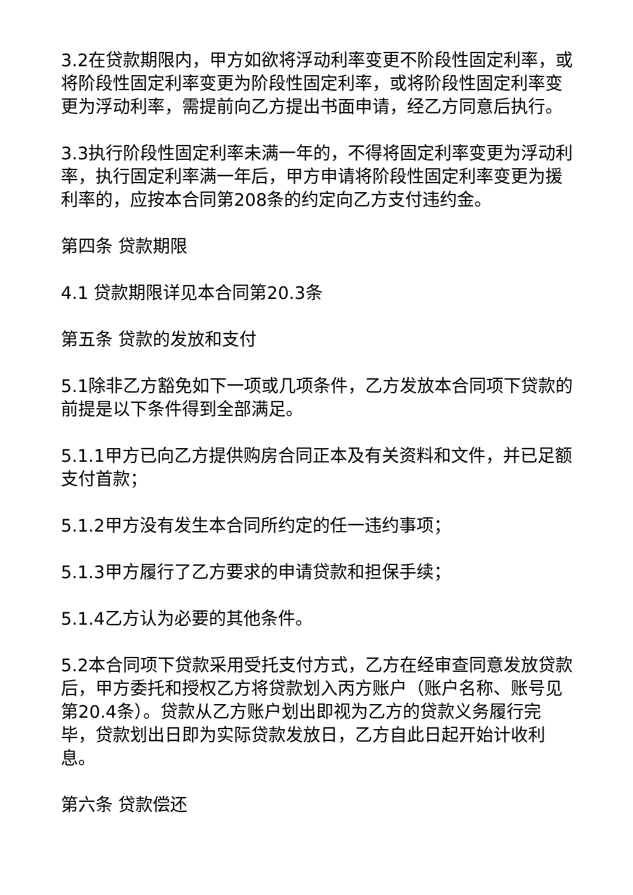3.2在贷款期限内，甲方如欲将浮动利率变更不阶段性固定利率，或将阶段性固定利率变更为阶段性固定利率，或将阶段性固定利率变更为浮动利率，需提前向乙方提出书面申请，经乙方同意后执行。
3.3执行阶段性固定利率未满一年的，不得将固定利率变更为浮动利率，执行固定利率满一年后，甲方申请将阶段性固定利率变更为援利率的，应按本合同第208条的约定向乙方支付违约金。
第四条 贷款期限
4.1 贷款期限详见本合同第20.3条
第五条 贷款的发放和支付
5.1除非乙方豁免如下一项或几项条件，乙方发放本合同项下贷款的前提是以下条件得到全部满足。
5.1.1甲方已向乙方提供购房合同正本及有关资料和文件，并已足额支付首款；
5.1.2甲方没有发生本合同所约定的任一违约事项；
5.1.3甲方履行了乙方要求的申请贷款和担保手续；
5.1.4乙方认为必要的其他条件。
5.2本合同项下贷款采用受托支付方式，乙方在经审查同意发放贷款后，甲方委托和授权乙方将贷款划入丙方账户（账户名称、账号见第20.4条）。贷款从乙方账户划出即视为乙方的贷款义务履行完毕，贷款划出日即为实际贷款发放日，乙方自此日起开始计收利息。
第六条 贷款偿还